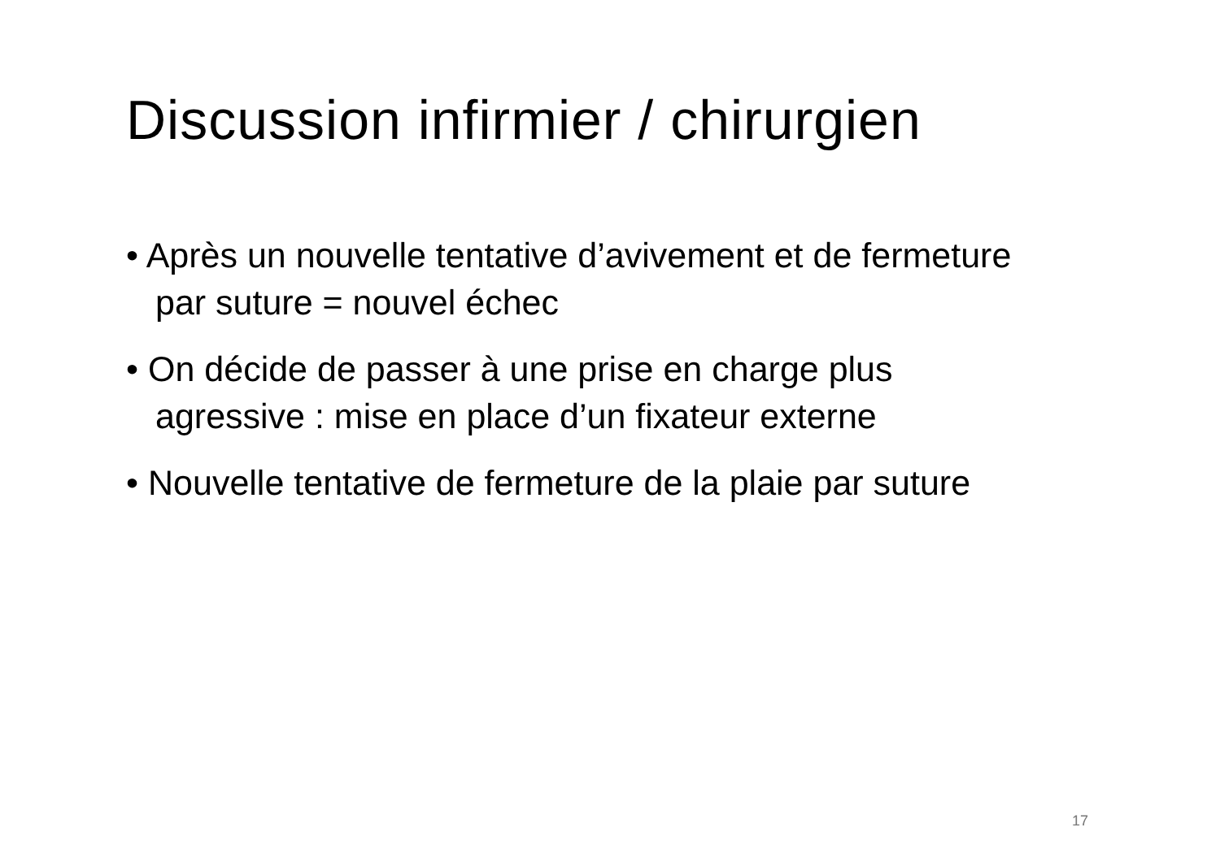Discussion infirmier / chirurgien
• Après un nouvelle tentative d’avivement et de fermeture par suture = nouvel échec
• On décide de passer à une prise en charge plus agressive : mise en place d’un fixateur externe
• Nouvelle tentative de fermeture de la plaie par suture
17